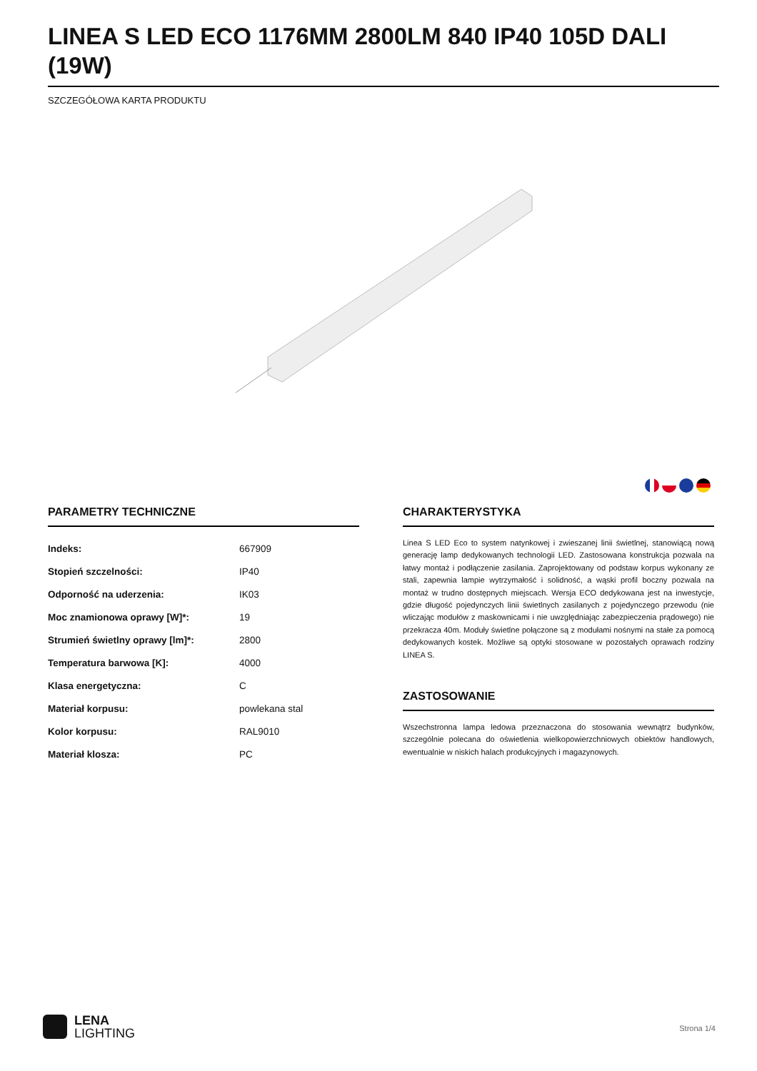LINEA S LED ECO 1176MM 2800LM 840 IP40 105D DALI (19W)
SZCZEGÓŁOWA KARTA PRODUKTU
PARAMETRY TECHNICZNE
| Indeks: | 667909 |
| Stopień szczelności: | IP40 |
| Odporność na uderzenia: | IK03 |
| Moc znamionowa oprawy [W]*: | 19 |
| Strumień świetlny oprawy [lm]*: | 2800 |
| Temperatura barwowa [K]: | 4000 |
| Klasa energetyczna: | C |
| Materiał korpusu: | powlekana stal |
| Kolor korpusu: | RAL9010 |
| Materiał klosza: | PC |
CHARAKTERYSTYKA
Linea S LED Eco to system natynkowej i zwieszanej linii świetlnej, stanowiącą nową generację lamp dedykowanych technologii LED. Zastosowana konstrukcja pozwala na łatwy montaż i podłączenie zasilania. Zaprojektowany od podstaw korpus wykonany ze stali, zapewnia lampie wytrzymałość i solidność, a wąski profil boczny pozwala na montaż w trudno dostępnych miejscach. Wersja ECO dedykowana jest na inwestycje, gdzie długość pojedynczych linii świetlnych zasilanych z pojedynczego przewodu (nie wliczając modułów z maskownicami i nie uwzględniając zabezpieczenia prądowego) nie przekracza 40m. Moduły świetlne połączone są z modułami nośnymi na stałe za pomocą dedykowanych kostek. Możliwe są optyki stosowane w pozostałych oprawach rodziny LINEA S.
ZASTOSOWANIE
Wszechstronna lampa ledowa przeznaczona do stosowania wewnątrz budynków, szczególnie polecana do oświetlenia wielkopowierzchniowych obiektów handlowych, ewentualnie w niskich halach produkcyjnych i magazynowych.
LENA
LIGHTING
Strona 1/4